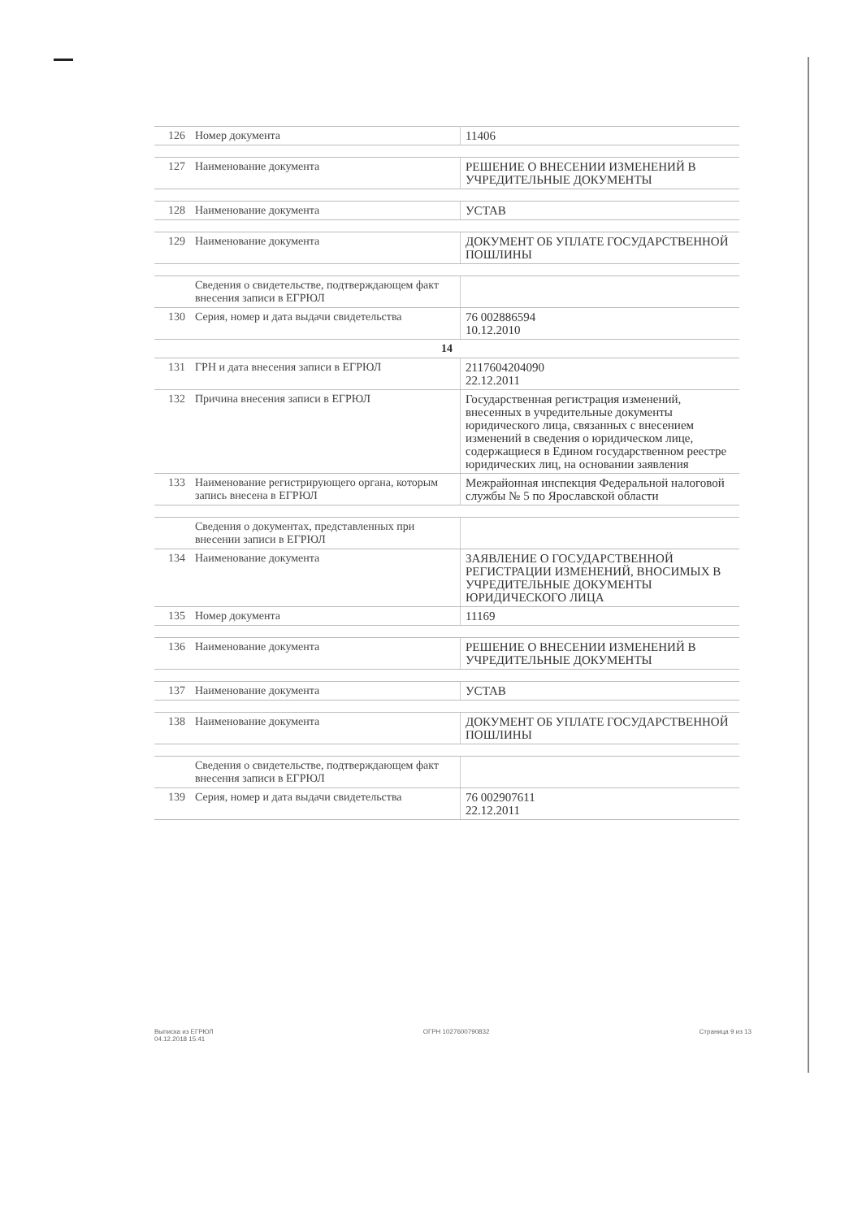| 126 | Номер документа | 11406 |
| 127 | Наименование документа | РЕШЕНИЕ О ВНЕСЕНИИ ИЗМЕНЕНИЙ В УЧРЕДИТЕЛЬНЫЕ ДОКУМЕНТЫ |
| 128 | Наименование документа | УСТАВ |
| 129 | Наименование документа | ДОКУМЕНТ ОБ УПЛАТЕ ГОСУДАРСТВЕННОЙ ПОШЛИНЫ |
| | Сведения о свидетельстве, подтверждающем факт внесения записи в ЕГРЮЛ | |
| 130 | Серия, номер и дата выдачи свидетельства | 76 002886594 10.12.2010 |
| 14 | | |
| 131 | ГРН и дата внесения записи в ЕГРЮЛ | 2117604204090 22.12.2011 |
| 132 | Причина внесения записи в ЕГРЮЛ | Государственная регистрация изменений, внесенных в учредительные документы юридического лица, связанных с внесением изменений в сведения о юридическом лице, содержащиеся в Едином государственном реестре юридических лиц, на основании заявления |
| 133 | Наименование регистрирующего органа, которым запись внесена в ЕГРЮЛ | Межрайонная инспекция Федеральной налоговой службы № 5 по Ярославской области |
| | Сведения о документах, представленных при внесении записи в ЕГРЮЛ | |
| 134 | Наименование документа | ЗАЯВЛЕНИЕ О ГОСУДАРСТВЕННОЙ РЕГИСТРАЦИИ ИЗМЕНЕНИЙ, ВНОСИМЫХ В УЧРЕДИТЕЛЬНЫЕ ДОКУМЕНТЫ ЮРИДИЧЕСКОГО ЛИЦА |
| 135 | Номер документа | 11169 |
| 136 | Наименование документа | РЕШЕНИЕ О ВНЕСЕНИИ ИЗМЕНЕНИЙ В УЧРЕДИТЕЛЬНЫЕ ДОКУМЕНТЫ |
| 137 | Наименование документа | УСТАВ |
| 138 | Наименование документа | ДОКУМЕНТ ОБ УПЛАТЕ ГОСУДАРСТВЕННОЙ ПОШЛИНЫ |
| | Сведения о свидетельстве, подтверждающем факт внесения записи в ЕГРЮЛ | |
| 139 | Серия, номер и дата выдачи свидетельства | 76 002907611 22.12.2011 |
Выписка из ЕГРЮЛ
04.12.2018 15:41
ОГРН 1027600790832 Страница 9 из 13